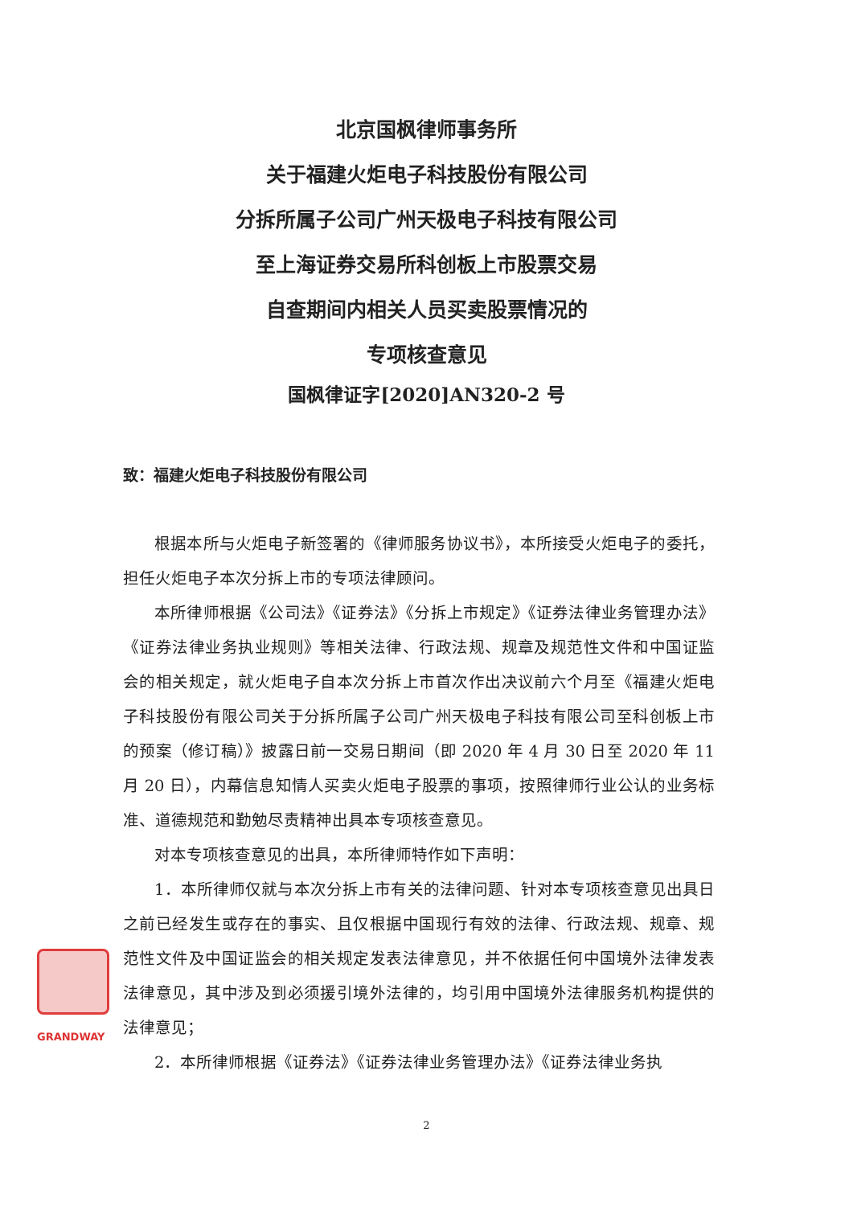北京国枫律师事务所
关于福建火炬电子科技股份有限公司
分拆所属子公司广州天极电子科技有限公司
至上海证券交易所科创板上市股票交易
自查期间内相关人员买卖股票情况的
专项核查意见
国枫律证字[2020]AN320-2 号
致：福建火炬电子科技股份有限公司
根据本所与火炬电子新签署的《律师服务协议书》，本所接受火炬电子的委托，担任火炬电子本次分拆上市的专项法律顾问。
本所律师根据《公司法》《证券法》《分拆上市规定》《证券法律业务管理办法》《证券法律业务执业规则》等相关法律、行政法规、规章及规范性文件和中国证监会的相关规定，就火炬电子自本次分拆上市首次作出决议前六个月至《福建火炬电子科技股份有限公司关于分拆所属子公司广州天极电子科技有限公司至科创板上市的预案（修订稿）》披露日前一交易日期间（即 2020 年 4 月 30 日至 2020 年 11 月 20 日），内幕信息知情人买卖火炬电子股票的事项，按照律师行业公认的业务标准、道德规范和勤勉尽责精神出具本专项核查意见。
对本专项核查意见的出具，本所律师特作如下声明：
1．本所律师仅就与本次分拆上市有关的法律问题、针对本专项核查意见出具日之前已经发生或存在的事实、且仅根据中国现行有效的法律、行政法规、规章、规范性文件及中国证监会的相关规定发表法律意见，并不依据任何中国境外法律发表法律意见，其中涉及到必须援引境外法律的，均引用中国境外法律服务机构提供的法律意见；
2．本所律师根据《证券法》《证券法律业务管理办法》《证券法律业务执
GRANDWAY
2